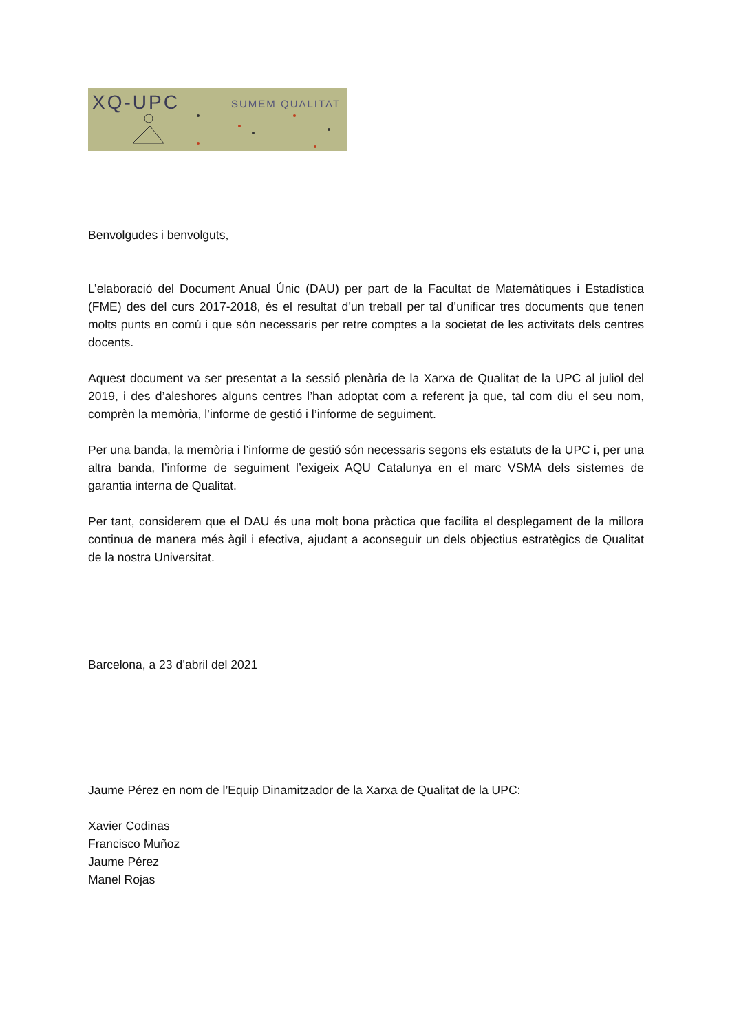XQ-UPC SUMEM QUALITAT
Benvolgudes i benvolguts,
L’elaboració del Document Anual Únic (DAU) per part de la Facultat de Matemàtiques i Estadística (FME) des del curs 2017-2018, és el resultat d’un treball per tal d’unificar tres documents que tenen molts punts en comú i que són necessaris per retre comptes a la societat de les activitats dels centres docents.
Aquest document va ser presentat a la sessió plenària de la Xarxa de Qualitat de la UPC al juliol del 2019, i des d’aleshores alguns centres l’han adoptat com a referent ja que, tal com diu el seu nom, comprèn la memòria, l’informe de gestió i l’informe de seguiment.
Per una banda, la memòria i l’informe de gestió són necessaris segons els estatuts de la UPC i, per una altra banda, l’informe de seguiment l’exigeix AQU Catalunya en el marc VSMA dels sistemes de garantia interna de Qualitat.
Per tant, considerem que el DAU és una molt bona pràctica que facilita el desplegament de la millora continua de manera més àgil i efectiva, ajudant a aconseguir un dels objectius estratègics de Qualitat de la nostra Universitat.
Barcelona, a 23 d’abril del 2021
Jaume Pérez en nom de l’Equip Dinamitzador de la Xarxa de Qualitat de la UPC:
Xavier Codinas
Francisco Muñoz
Jaume Pérez
Manel Rojas